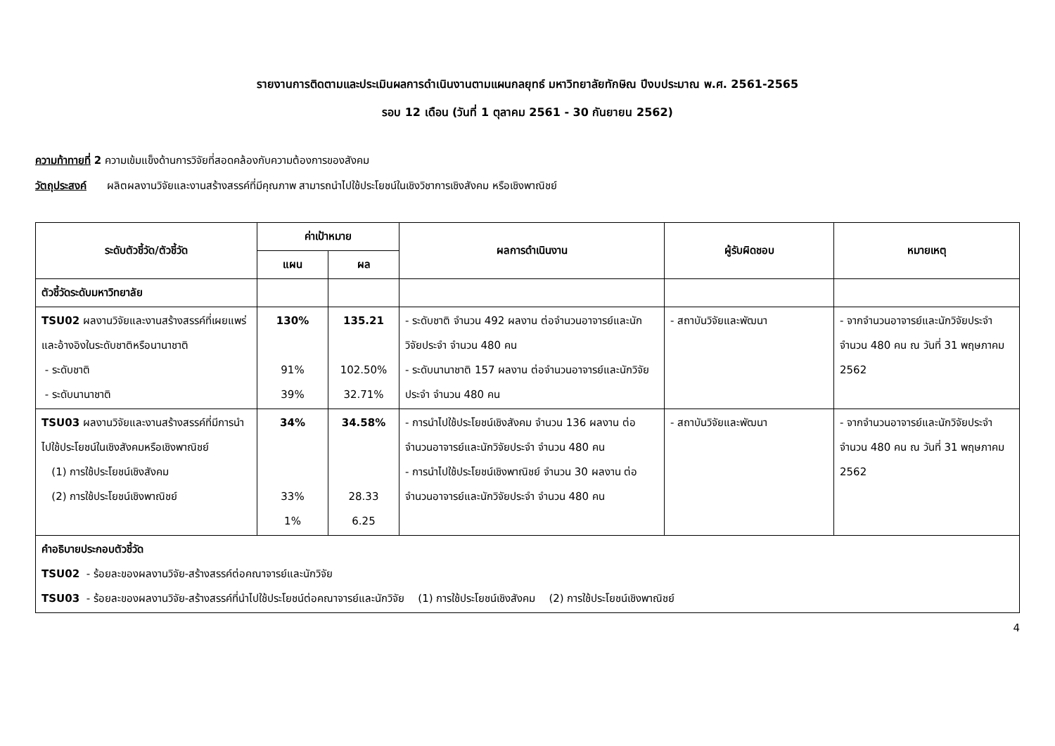รายงานการติดตามและประเมินผลการดำเนินงานตามแผนกลยุทธ์ มหาวิทยาลัยทักษิณ ปีงบประมาณ พ.ศ. 2561-2565
รอบ 12 เดือน (วันที่ 1 ตุลาคม 2561 - 30 กันยายน 2562)
ความท้าทายที่ 2 ความเข้มแข็งด้านการวิจัยที่สอดคล้องกับความต้องการของสังคม
วัตถุประสงค์ ผลิตผลงานวิจัยและงานสร้างสรรค์ที่มีคุณภาพ สามารถนำไปใช้ประโยชน์ในเชิงวิชาการเชิงสังคม หรือเชิงพาณิชย์
| ระดับตัวชี้วัด/ตัวชี้วัด | ค่าเป้าหมาย | | ผลการดำเนินงาน | ผู้รับผิดชอบ | หมายเหตุ |
| --- | --- | --- | --- | --- | --- |
| | แผน | ผล | | | |
| ตัวชี้วัดระดับมหาวิทยาลัย | | | | | |
| TSU02 ผลงานวิจัยและงานสร้างสรรค์ที่เผยแพร่และอ้างอิงในระดับชาติหรือนานาชาติ - ระดับชาติ - ระดับนานาชาติ | 130% 91% 39% | 135.21 102.50% 32.71% | - ระดับชาติ จำนวน 492 ผลงาน ต่อจำนวนอาจารย์และนักวิจัยประจำ จำนวน 480 คน - ระดับนานาชาติ 157 ผลงาน ต่อจำนวนอาจารย์และนักวิจัยประจำ จำนวน 480 คน | - สถาบันวิจัยและพัฒนา | - จากจำนวนอาจารย์และนักวิจัยประจำ จำนวน 480 คน ณ วันที่ 31 พฤษภาคม 2562 |
| TSU03 ผลงานวิจัยและงานสร้างสรรค์ที่มีการนำไปใช้ประโยชน์ในเชิงสังคมหรือเชิงพาณิชย์ (1) การใช้ประโยชน์เชิงสังคม (2) การใช้ประโยชน์เชิงพาณิชย์ | 34% 33% 1% | 34.58% 28.33 6.25 | - การนำไปใช้ประโยชน์เชิงสังคม จำนวน 136 ผลงาน ต่อจำนวนอาจารย์และนักวิจัยประจำ จำนวน 480 คน - การนำไปใช้ประโยชน์เชิงพาณิชย์ จำนวน 30 ผลงาน ต่อจำนวนอาจารย์และนักวิจัยประจำ จำนวน 480 คน | - สถาบันวิจัยและพัฒนา | - จากจำนวนอาจารย์และนักวิจัยประจำ จำนวน 480 คน ณ วันที่ 31 พฤษภาคม 2562 |
| คำอธิบายประกอบตัวชี้วัด TSU02 - ร้อยละของผลงานวิจัย-สร้างสรรค์ต่อคณาจารย์และนักวิจัย TSU03 - ร้อยละของผลงานวิจัย-สร้างสรรค์ที่นำไปใช้ประโยชน์ต่อคณาจารย์และนักวิจัย (1) การใช้ประโยชน์เชิงสังคม (2) การใช้ประโยชน์เชิงพาณิชย์ | | | | | |
4